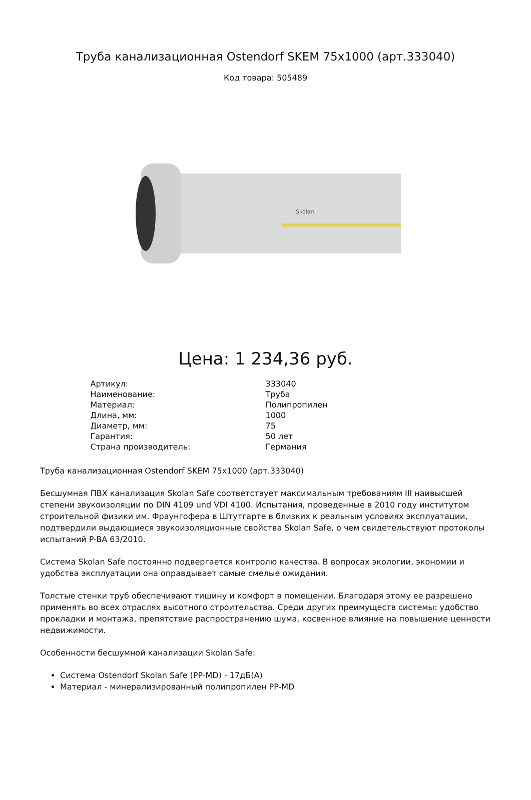Труба канализационная Ostendorf SKEM 75x1000 (арт.333040)
Код товара: 505489
Skolan
Цена: 1 234,36 руб.
| Артикул: | 333040 |
| Наименование: | Труба |
| Материал: | Полипропилен |
| Длина, мм: | 1000 |
| Диаметр, мм: | 75 |
| Гарантия: | 50 лет |
| Страна производитель: | Германия |
Труба канализационная Ostendorf SKEM 75x1000 (арт.333040)
Бесшумная ПВХ канализация Skolan Safe соответствует максимальным требованиям III наивысшей степени звукоизоляции по DIN 4109 und VDI 4100. Испытания, проведенные в 2010 году институтом строительной физики им. Фраунгофера в Штутгарте в близких к реальным условиях эксплуатации, подтвердили выдающиеся звукоизоляционные свойства Skolan Safe, о чем свидетельствуют протоколы испытаний P-BA 63/2010.
Система Skolan Safe постоянно подвергается контролю качества. В вопросах экологии, экономии и удобства эксплуатации она оправдывает самые смелые ожидания.
Толстые стенки труб обеспечивают тишину и комфорт в помещении. Благодаря этому ее разрешено применять во всех отраслях высотного строительства. Среди других преимуществ системы: удобство прокладки и монтажа, препятствие распространению шума, косвенное влияние на повышение ценности недвижимости.
Особенности бесшумной канализации Skolan Safe:
Система Ostendorf Skolan Safe (PP-MD) - 17дБ(А)
Материал - минерализированный полипропилен PP-MD